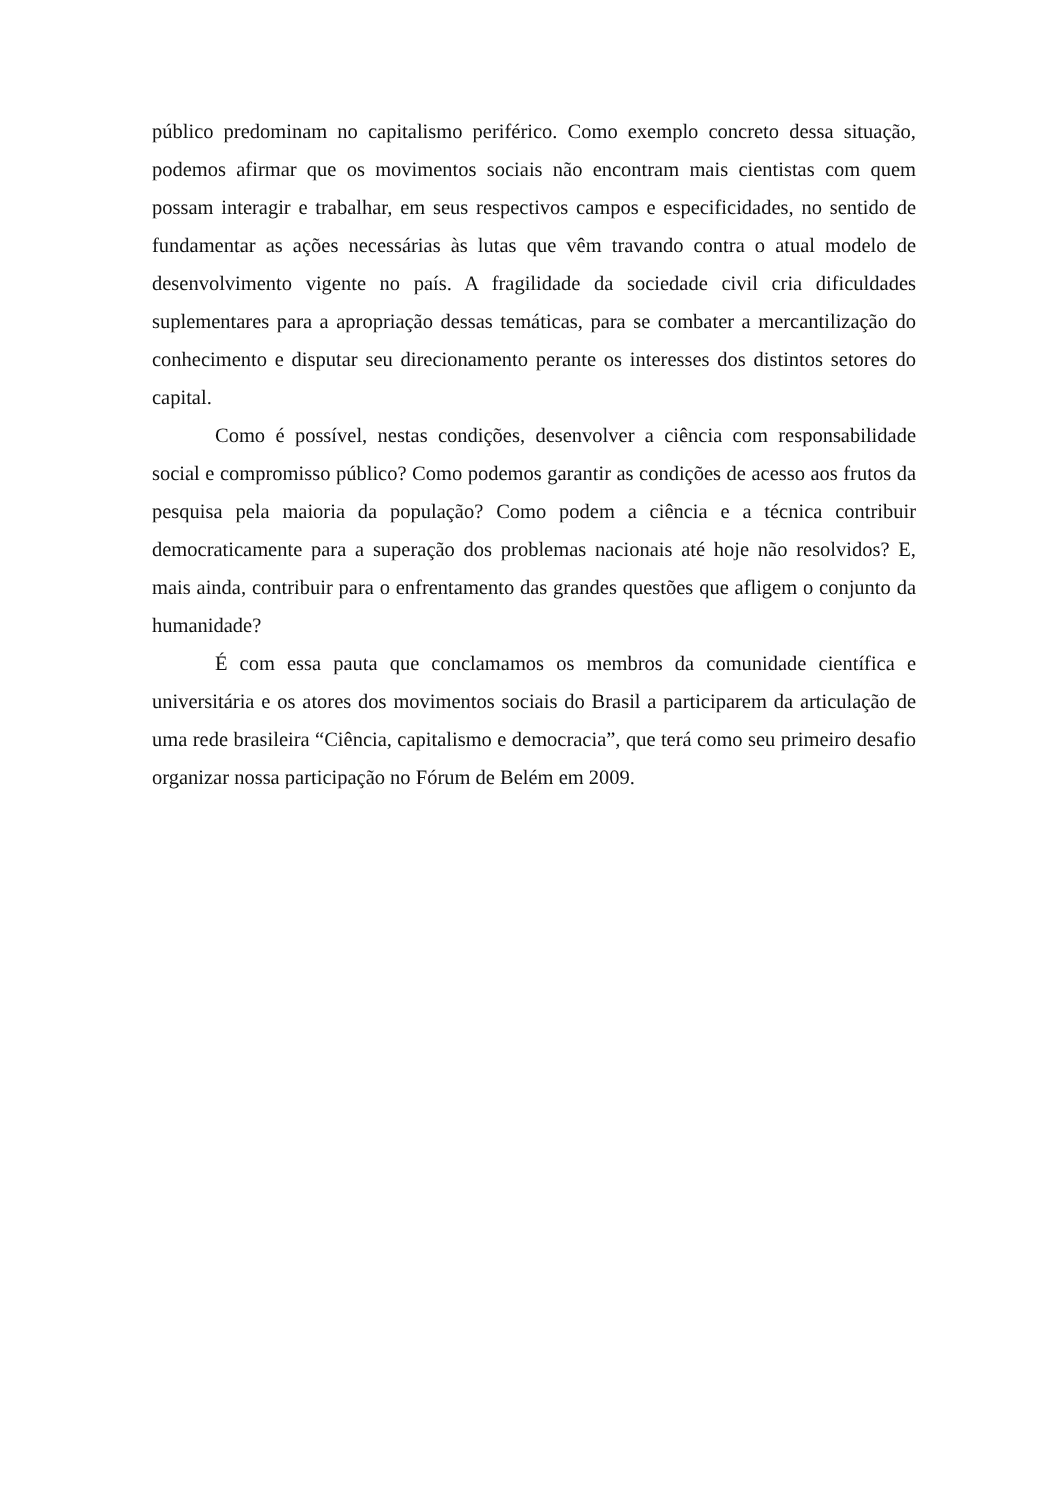público predominam no capitalismo periférico. Como exemplo concreto dessa situação, podemos afirmar que os movimentos sociais não encontram mais cientistas com quem possam interagir e trabalhar, em seus respectivos campos e especificidades, no sentido de fundamentar as ações necessárias às lutas que vêm travando contra o atual modelo de desenvolvimento vigente no país. A fragilidade da sociedade civil cria dificuldades suplementares para a apropriação dessas temáticas, para se combater a mercantilização do conhecimento e disputar seu direcionamento perante os interesses dos distintos setores do capital.
Como é possível, nestas condições, desenvolver a ciência com responsabilidade social e compromisso público? Como podemos garantir as condições de acesso aos frutos da pesquisa pela maioria da população? Como podem a ciência e a técnica contribuir democraticamente para a superação dos problemas nacionais até hoje não resolvidos? E, mais ainda, contribuir para o enfrentamento das grandes questões que afligem o conjunto da humanidade?
É com essa pauta que conclamamos os membros da comunidade científica e universitária e os atores dos movimentos sociais do Brasil a participarem da articulação de uma rede brasileira “Ciência, capitalismo e democracia”, que terá como seu primeiro desafio organizar nossa participação no Fórum de Belém em 2009.